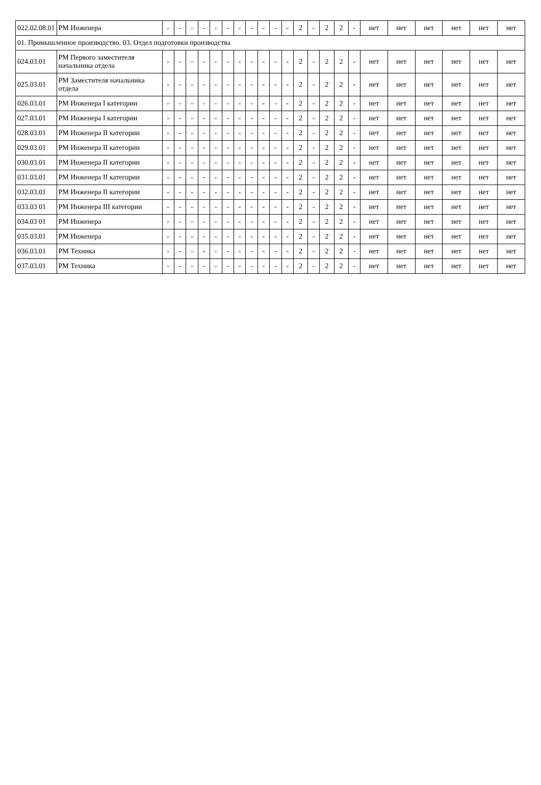| 022.02.08.01 | РМ Инженера | - | - | - | - | - | - | - | - | - | - | - | 2 | - | 2 | 2 | - | нет | нет | нет | нет | нет | нет |
| 01. Промышленное производство. 03. Отдел подготовки производства | | | | | | | | | | | | | | | | | | | | | | | |
| 024.03.01 | РМ Первого заместителя начальника отдела | - | - | - | - | - | - | - | - | - | - | - | 2 | - | 2 | 2 | - | нет | нет | нет | нет | нет | нет |
| 025.03.01 | РМ Заместителя начальника отдела | - | - | - | - | - | - | - | - | - | - | - | 2 | - | 2 | 2 | - | нет | нет | нет | нет | нет | нет |
| 026.03.01 | РМ Инженера I категории | - | - | - | - | - | - | - | - | - | - | - | 2 | - | 2 | 2 | - | нет | нет | нет | нет | нет | нет |
| 027.03.01 | РМ Инженера I категории | - | - | - | - | - | - | - | - | - | - | - | 2 | - | 2 | 2 | - | нет | нет | нет | нет | нет | нет |
| 028.03.01 | РМ Инженера II категории | - | - | - | - | - | - | - | - | - | - | - | 2 | - | 2 | 2 | - | нет | нет | нет | нет | нет | нет |
| 029.03.01 | РМ Инженера II категории | - | - | - | - | - | - | - | - | - | - | - | 2 | - | 2 | 2 | - | нет | нет | нет | нет | нет | нет |
| 030.03.01 | РМ Инженера II категории | - | - | - | - | - | - | - | - | - | - | - | 2 | - | 2 | 2 | - | нет | нет | нет | нет | нет | нет |
| 031.03.01 | РМ Инженера II категории | - | - | - | - | - | - | - | - | - | - | - | 2 | - | 2 | 2 | - | нет | нет | нет | нет | нет | нет |
| 032.03.01 | РМ Инженера II категории | - | - | - | - | - | - | - | - | - | - | - | 2 | - | 2 | 2 | - | нет | нет | нет | нет | нет | нет |
| 033.03 01 | РМ Инженера III категории | - | - | - | - | - | - | - | - | - | - | - | 2 | - | 2 | 2 | - | нет | нет | нет | нет | нет | нет |
| 034.03 01 | РМ Инженера | - | - | - | - | - | - | - | - | - | - | - | 2 | - | 2 | 2 | - | нет | нет | нет | нет | нет | нет |
| 035.03.01 | РМ Инженера | - | - | - | - | - | - | - | - | - | - | - | 2 | - | 2 | 2 | - | нет | нет | нет | нет | нет | нет |
| 036.03.01 | РМ Техника | - | - | - | - | - | - | - | - | - | - | - | 2 | - | 2 | 2 | - | нет | нет | нет | нет | нет | нет |
| 037.03.01 | РМ Техника | - | - | - | - | - | - | - | - | - | - | - | 2 | - | 2 | 2 | - | нет | нет | нет | нет | нет | нет |